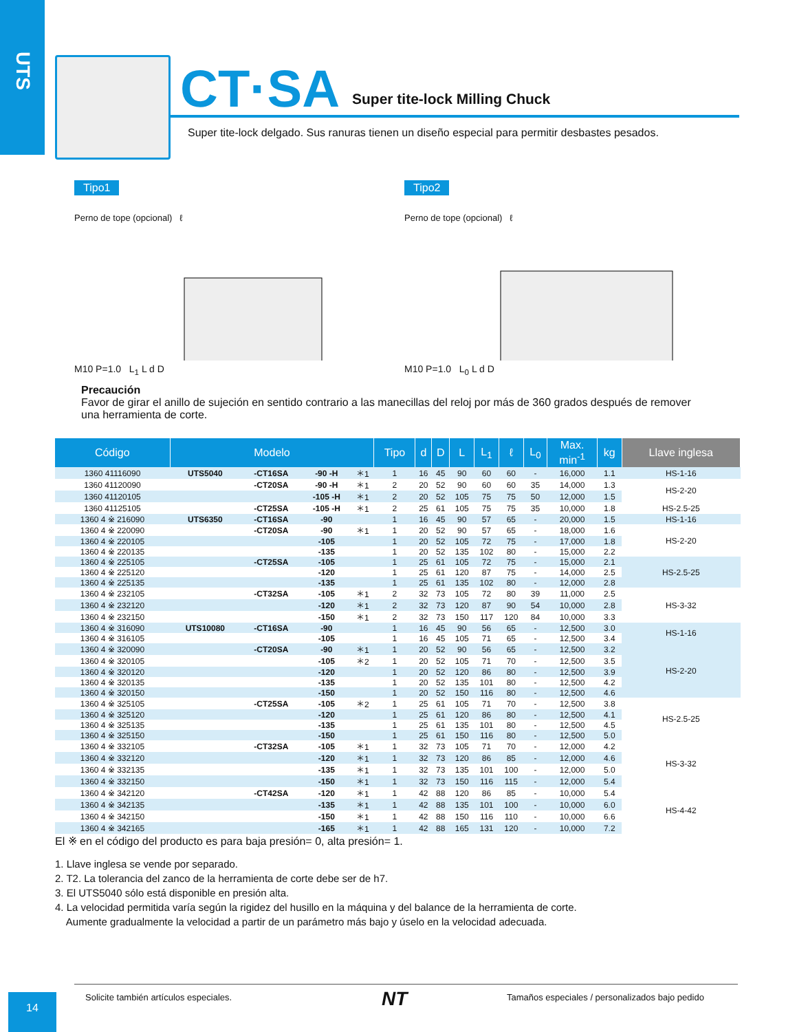UTS
CT·SA Super tite-lock Milling Chuck
Super tite-lock delgado. Sus ranuras tienen un diseño especial para permitir desbastes pesados.
Tipo1
Perno de tope (opcional) ℓ
M10 P=1.0 L<sub>1</sub> L d D
Tipo2
Perno de tope (opcional) ℓ
M10 P=1.0 L<sub>0</sub> L d D
Precaución
Favor de girar el anillo de sujeción en sentido contrario a las manecillas del reloj por más de 360 grados después de remover una herramienta de corte.
| Código | Modelo | | | | Tipo | d | D | L | L<sub>1</sub> | ℓ | L<sub>0</sub> | Max. min<sup>-1</sup> | kg | Llave inglesa |
| --- | --- | --- | --- | --- | --- | --- | --- | --- | --- | --- | --- | --- | --- | --- |
| 1360 41116090 | UTS5040 | -CT16SA | -90 -H | ＊1 | 1 | 16 | 45 | 90 | 60 | 60 | - | 16,000 | 1.1 | HS-1-16 |
| 1360 41120090 | | -CT20SA | -90 -H | ＊1 | 2 | 20 | 52 | 90 | 60 | 60 | 35 | 14,000 | 1.3 | HS-2-20 |
| 1360 41120105 | | | -105 -H | ＊1 | 2 | 20 | 52 | 105 | 75 | 75 | 50 | 12,000 | 1.5 | |
| 1360 41125105 | | -CT25SA | -105 -H | ＊1 | 2 | 25 | 61 | 105 | 75 | 75 | 35 | 10,000 | 1.8 | HS-2.5-25 |
| 1360 4 ※ 216090 | UTS6350 | -CT16SA | -90 | | 1 | 16 | 45 | 90 | 57 | 65 | - | 20,000 | 1.5 | HS-1-16 |
| 1360 4 ※ 220090 | | -CT20SA | -90 | ＊1 | 1 | 20 | 52 | 90 | 57 | 65 | - | 18,000 | 1.6 | HS-2-20 |
| 1360 4 ※ 220105 | | | -105 | | 1 | 20 | 52 | 105 | 72 | 75 | - | 17,000 | 1.8 | |
| 1360 4 ※ 220135 | | | -135 | | 1 | 20 | 52 | 135 | 102 | 80 | - | 15,000 | 2.2 | |
| 1360 4 ※ 225105 | | -CT25SA | -105 | | 1 | 25 | 61 | 105 | 72 | 75 | - | 15,000 | 2.1 | HS-2.5-25 |
| 1360 4 ※ 225120 | | | -120 | | 1 | 25 | 61 | 120 | 87 | 75 | - | 14,000 | 2.5 | |
| 1360 4 ※ 225135 | | | -135 | | 1 | 25 | 61 | 135 | 102 | 80 | - | 12,000 | 2.8 | |
| 1360 4 ※ 232105 | | -CT32SA | -105 | ＊1 | 2 | 32 | 73 | 105 | 72 | 80 | 39 | 11,000 | 2.5 | HS-3-32 |
| 1360 4 ※ 232120 | | | -120 | ＊1 | 2 | 32 | 73 | 120 | 87 | 90 | 54 | 10,000 | 2.8 | |
| 1360 4 ※ 232150 | | | -150 | ＊1 | 2 | 32 | 73 | 150 | 117 | 120 | 84 | 10,000 | 3.3 | |
| 1360 4 ※ 316090 | UTS10080 | -CT16SA | -90 | | 1 | 16 | 45 | 90 | 56 | 65 | - | 12,500 | 3.0 | HS-1-16 |
| 1360 4 ※ 316105 | | | -105 | | 1 | 16 | 45 | 105 | 71 | 65 | - | 12,500 | 3.4 | |
| 1360 4 ※ 320090 | | -CT20SA | -90 | ＊1 | 1 | 20 | 52 | 90 | 56 | 65 | - | 12,500 | 3.2 | HS-2-20 |
| 1360 4 ※ 320105 | | | -105 | ＊2 | 1 | 20 | 52 | 105 | 71 | 70 | - | 12,500 | 3.5 | |
| 1360 4 ※ 320120 | | | -120 | | 1 | 20 | 52 | 120 | 86 | 80 | - | 12,500 | 3.9 | |
| 1360 4 ※ 320135 | | | -135 | | 1 | 20 | 52 | 135 | 101 | 80 | - | 12,500 | 4.2 | |
| 1360 4 ※ 320150 | | | -150 | | 1 | 20 | 52 | 150 | 116 | 80 | - | 12,500 | 4.6 | |
| 1360 4 ※ 325105 | | -CT25SA | -105 | ＊2 | 1 | 25 | 61 | 105 | 71 | 70 | - | 12,500 | 3.8 | HS-2.5-25 |
| 1360 4 ※ 325120 | | | -120 | | 1 | 25 | 61 | 120 | 86 | 80 | - | 12,500 | 4.1 | |
| 1360 4 ※ 325135 | | | -135 | | 1 | 25 | 61 | 135 | 101 | 80 | - | 12,500 | 4.5 | |
| 1360 4 ※ 325150 | | | -150 | | 1 | 25 | 61 | 150 | 116 | 80 | - | 12,500 | 5.0 | |
| 1360 4 ※ 332105 | | -CT32SA | -105 | ＊1 | 1 | 32 | 73 | 105 | 71 | 70 | - | 12,000 | 4.2 | HS-3-32 |
| 1360 4 ※ 332120 | | | -120 | ＊1 | 1 | 32 | 73 | 120 | 86 | 85 | - | 12,000 | 4.6 | |
| 1360 4 ※ 332135 | | | -135 | ＊1 | 1 | 32 | 73 | 135 | 101 | 100 | - | 12,000 | 5.0 | |
| 1360 4 ※ 332150 | | | -150 | ＊1 | 1 | 32 | 73 | 150 | 116 | 115 | - | 12,000 | 5.4 | |
| 1360 4 ※ 342120 | | -CT42SA | -120 | ＊1 | 1 | 42 | 88 | 120 | 86 | 85 | - | 10,000 | 5.4 | HS-4-42 |
| 1360 4 ※ 342135 | | | -135 | ＊1 | 1 | 42 | 88 | 135 | 101 | 100 | - | 10,000 | 6.0 | |
| 1360 4 ※ 342150 | | | -150 | ＊1 | 1 | 42 | 88 | 150 | 116 | 110 | - | 10,000 | 6.6 | |
| 1360 4 ※ 342165 | | | -165 | ＊1 | 1 | 42 | 88 | 165 | 131 | 120 | - | 10,000 | 7.2 | |
El ※ en el código del producto es para baja presión= 0, alta presión= 1.
1. Llave inglesa se vende por separado.
2. T2. La tolerancia del zanco de la herramienta de corte debe ser de h7.
3. El UTS5040 sólo está disponible en presión alta.
4. La velocidad permitida varía según la rigidez del husillo en la máquina y del balance de la herramienta de corte.
Aumente gradualmente la velocidad a partir de un parámetro más bajo y úselo en la velocidad adecuada.
14
Solicite también artículos especiales.
NT
Tamaños especiales / personalizados bajo pedido